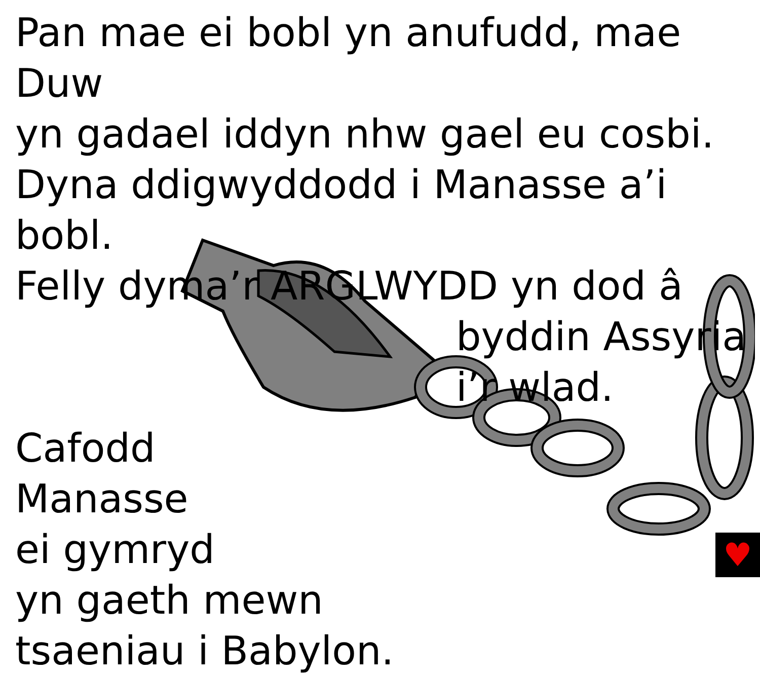Pan mae ei bobl yn anufudd, mae Duw
yn gadael iddyn nhw gael eu cosbi.
Dyna ddigwyddodd i Manasse a’i bobl.
Felly dyma’r ARGLWYDD yn dod â
byddin Assyria
i’r wlad.
Cafodd
Manasse
ei gymryd
yn gaeth mewn
tsaeniau i Babylon.
♥